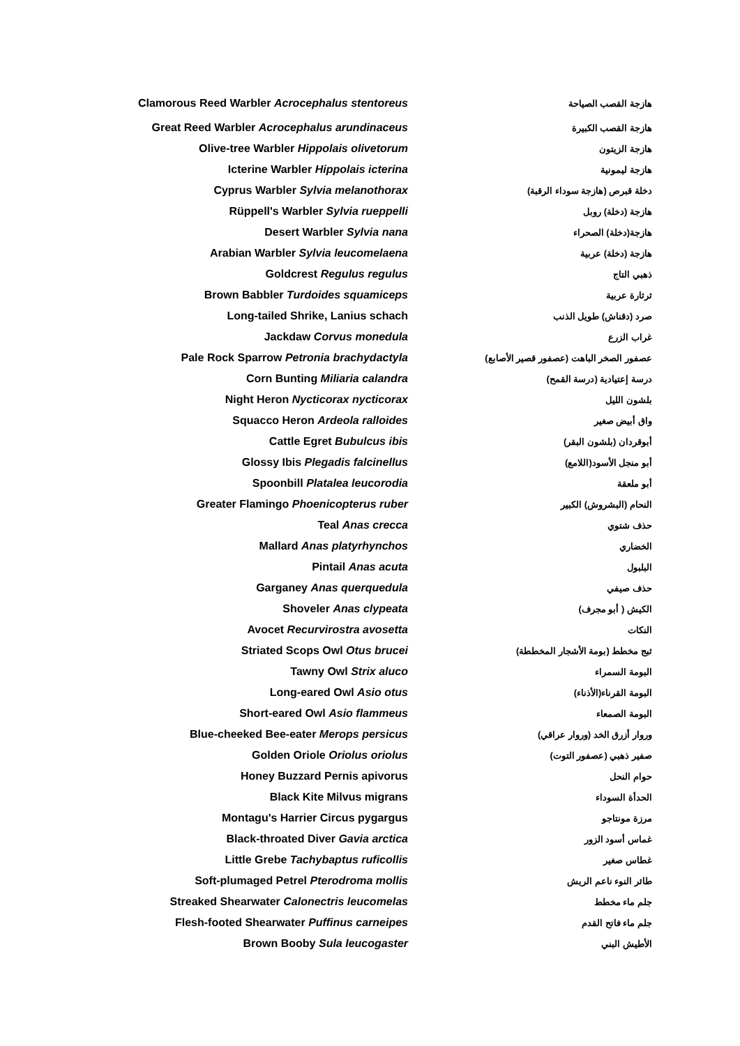| Clamorous Reed Warbler Acrocephalus stentoreus | | هازجة القصب الصياحة |
| Great Reed Warbler Acrocephalus arundinaceus | | هازجة القصب الكبيرة |
| Olive-tree Warbler Hippolais olivetorum | | هازجة الزيتون |
| Icterine Warbler Hippolais icterina | | هازجة ليمونية |
| Cyprus Warbler Sylvia melanothorax | | دخلة قبرص (هازجة سوداء الرقبة) |
| Rüppell's Warbler Sylvia rueppelli | | هازجة (دخلة) روبل |
| Desert Warbler Sylvia nana | | هازجة(دخلة) الصحراء |
| Arabian Warbler Sylvia leucomelaena | | هازجة (دخلة) عربية |
| Goldcrest Regulus regulus | | ذهبي التاج |
| Brown Babbler Turdoides squamiceps | | ثرثارة عربية |
| Long-tailed Shrike, Lanius schach | | صرد (دقناش) طويل الذنب |
| Jackdaw Corvus monedula | | غراب الزرع |
| Pale Rock Sparrow Petronia brachydactyla | | عصفور الصخر الباهت (عصفور قصير الأصابع) |
| Corn Bunting Miliaria calandra | | درسة إعتيادية (درسة القمح) |
| Night Heron Nycticorax nycticorax | | بلشون الليل |
| Squacco Heron Ardeola ralloides | | واق أبيض صغير |
| Cattle Egret Bubulcus ibis | | أبوقردان (بلشون البقر) |
| Glossy Ibis Plegadis falcinellus | | أبو منجل الأسود(اللامع) |
| Spoonbill Platalea leucorodia | | أبو ملعقة |
| Greater Flamingo Phoenicopterus ruber | | النحام (البشروش) الكبير |
| Teal Anas crecca | | حذف شتوي |
| Mallard Anas platyrhynchos | | الخضاري |
| Pintail Anas acuta | | البلبول |
| Garganey Anas querquedula | | حذف صيفي |
| Shoveler Anas clypeata | | الكيش ( أبو مجرف) |
| Avocet Recurvirostra avosetta | | النكات |
| Striated Scops Owl Otus brucei | | ثبج مخطط (بومة الأشجار المخططة) |
| Tawny Owl Strix aluco | | البومة السمراء |
| Long-eared Owl Asio otus | | البومة القرناء(الأذناء) |
| Short-eared Owl Asio flammeus | | البومة الصمعاء |
| Blue-cheeked Bee-eater Merops persicus | | وروار أزرق الخد (وروار عراقي) |
| Golden Oriole Oriolus oriolus | | صفير ذهبي (عصفور التوت) |
| Honey Buzzard Pernis apivorus | | حوام النحل |
| Black Kite Milvus migrans | | الحدأة السوداء |
| Montagu's Harrier Circus pygargus | | مرزة مونتاجو |
| Black-throated Diver Gavia arctica | | غماس أسود الزور |
| Little Grebe Tachybaptus ruficollis | | غطاس صغير |
| Soft-plumaged Petrel Pterodroma mollis | | طائر النوء ناعم الريش |
| Streaked Shearwater Calonectris leucomelas | | جلم ماء مخطط |
| Flesh-footed Shearwater Puffinus carneipes | | جلم ماء فاتح القدم |
| Brown Booby Sula leucogaster | | الأطيش البني |